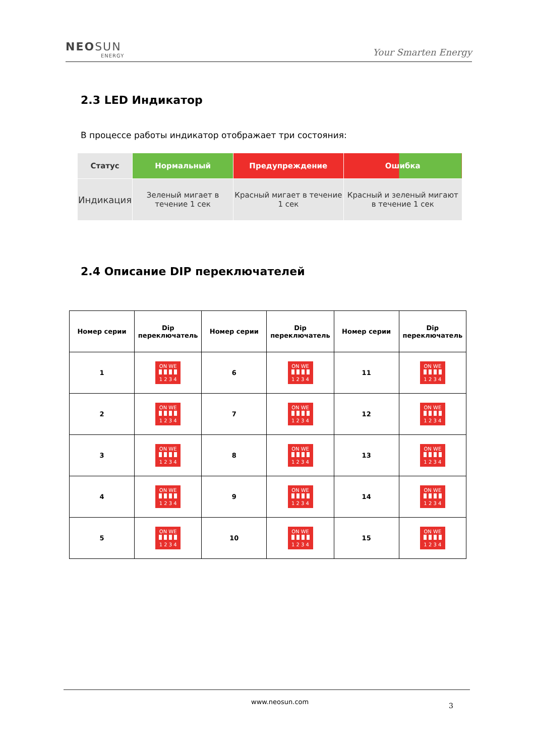NEOSUN
ENERGY
Your Smarten Energy
2.3 LED Индикатор
В процессе работы индикатор отображает три состояния:
| Статус | Нормальный | Предупреждение | Ошибка |
| --- | --- | --- | --- |
| Индикация | Зеленый мигает в течение 1 сек | Красный мигает в течение 1 сек | Красный и зеленый мигают в течение 1 сек |
2.4 Описание DIP переключателей
| Номер серии | Dip переключатель | Номер серии | Dip переключатель | Номер серии | Dip переключатель |
| --- | --- | --- | --- | --- | --- |
| 1 | ON WE 1 2 3 4 | 6 | ON WE 1 2 3 4 | 11 | ON WE 1 2 3 4 |
| 2 | ON WE 1 2 3 4 | 7 | ON WE 1 2 3 4 | 12 | ON WE 1 2 3 4 |
| 3 | ON WE 1 2 3 4 | 8 | ON WE 1 2 3 4 | 13 | ON WE 1 2 3 4 |
| 4 | ON WE 1 2 3 4 | 9 | ON WE 1 2 3 4 | 14 | ON WE 1 2 3 4 |
| 5 | ON WE 1 2 3 4 | 10 | ON WE 1 2 3 4 | 15 | ON WE 1 2 3 4 |
www.neosun.com 3